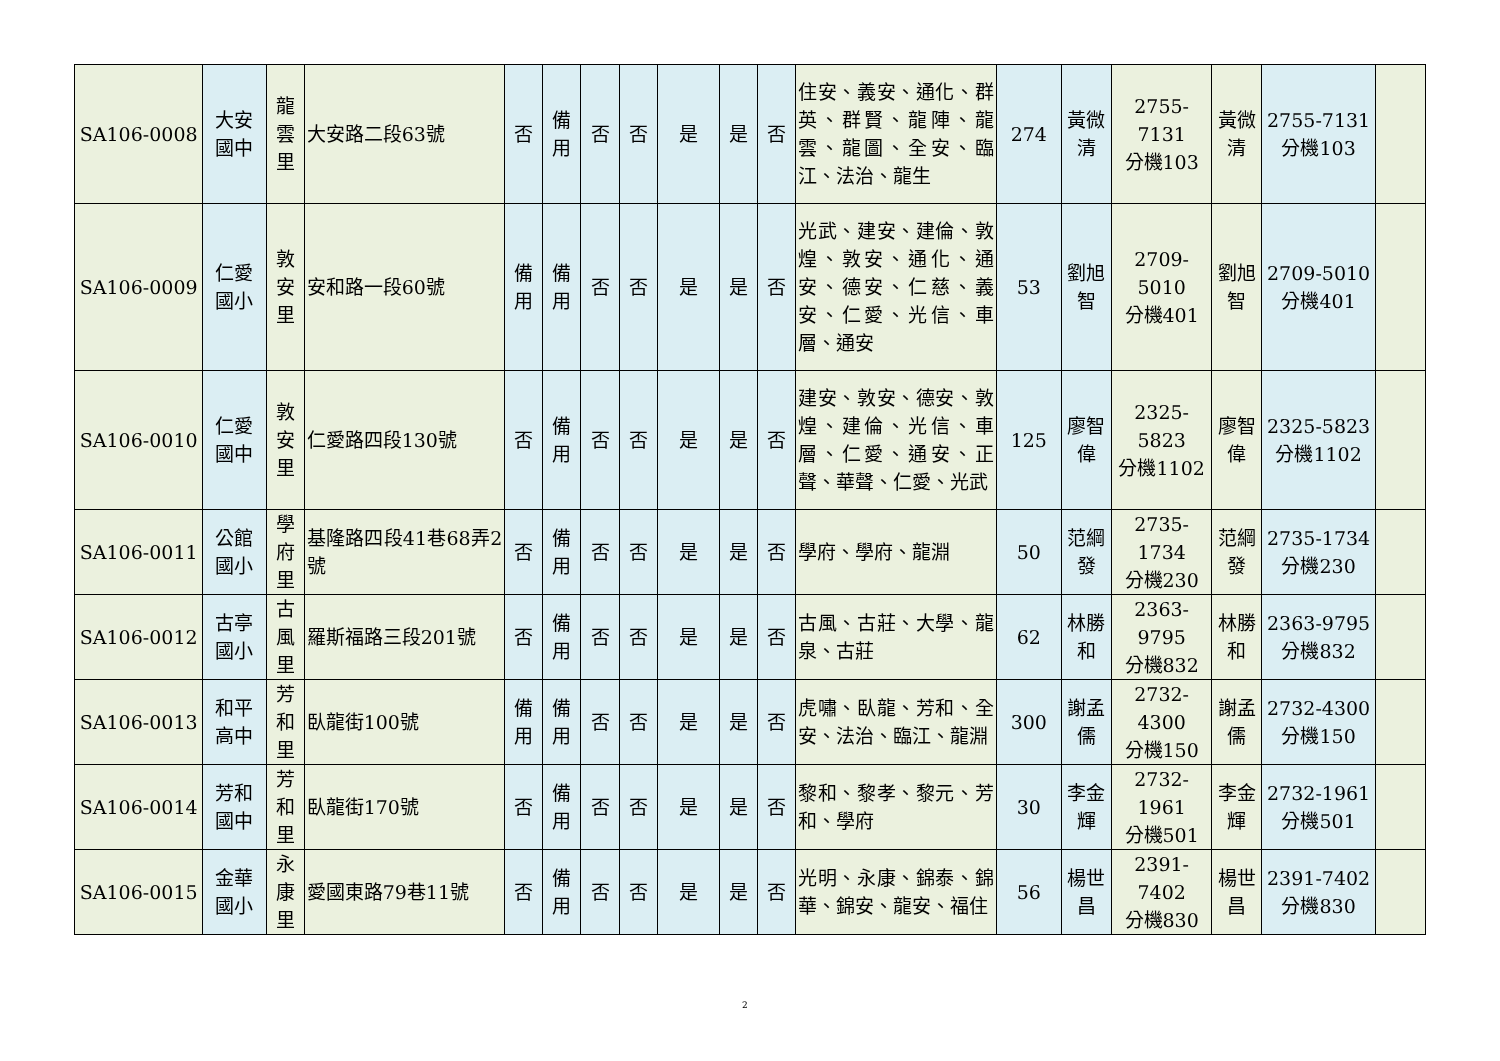| SA106-0008 | 大安 國中 | 龍 雲 里 | 大安路二段63號 | 否 | 備 用 | 否 | 否 | 是 | 是 | 否 | 住安、義安、通化、群英、群賢、龍陣、龍雲、龍圖、全安、臨江、法治、龍生 | 274 | 黃微 清 | 2755-7131 分機103 | 黃微 清 | 2755-7131 分機103 | |
| SA106-0009 | 仁愛 國小 | 敦 安 里 | 安和路一段60號 | 備 用 | 備 用 | 否 | 否 | 是 | 是 | 否 | 光武、建安、建倫、敦煌、敦安、通化、通安、德安、仁慈、義安、仁愛、光信、車層、通安 | 53 | 劉旭 智 | 2709-5010 分機401 | 劉旭 智 | 2709-5010 分機401 | |
| SA106-0010 | 仁愛 國中 | 敦 安 里 | 仁愛路四段130號 | 否 | 備 用 | 否 | 否 | 是 | 是 | 否 | 建安、敦安、德安、敦煌、建倫、光信、車層、仁愛、通安、正聲、華聲、仁愛、光武 | 125 | 廖智 偉 | 2325-5823 分機1102 | 廖智 偉 | 2325-5823 分機1102 | |
| SA106-0011 | 公館 國小 | 學 府 里 | 基隆路四段41巷68弄2 號 | 否 | 備 用 | 否 | 否 | 是 | 是 | 否 | 學府、學府、龍淵 | 50 | 范綱 發 | 2735-1734 分機230 | 范綱 發 | 2735-1734 分機230 | |
| SA106-0012 | 古亭 國小 | 古 風 里 | 羅斯福路三段201號 | 否 | 備 用 | 否 | 否 | 是 | 是 | 否 | 古風、古莊、大學、龍泉、古莊 | 62 | 林勝 和 | 2363-9795 分機832 | 林勝 和 | 2363-9795 分機832 | |
| SA106-0013 | 和平 高中 | 芳 和 里 | 臥龍街100號 | 備 用 | 備 用 | 否 | 否 | 是 | 是 | 否 | 虎嘯、臥龍、芳和、全安、法治、臨江、龍淵 | 300 | 謝孟 儒 | 2732-4300 分機150 | 謝孟 儒 | 2732-4300 分機150 | |
| SA106-0014 | 芳和 國中 | 芳 和 里 | 臥龍街170號 | 否 | 備 用 | 否 | 否 | 是 | 是 | 否 | 黎和、黎孝、黎元、芳和、學府 | 30 | 李金 輝 | 2732-1961 分機501 | 李金 輝 | 2732-1961 分機501 | |
| SA106-0015 | 金華 國小 | 永 康 里 | 愛國東路79巷11號 | 否 | 備 用 | 否 | 否 | 是 | 是 | 否 | 光明、永康、錦泰、錦華、錦安、龍安、福住 | 56 | 楊世 昌 | 2391-7402 分機830 | 楊世 昌 | 2391-7402 分機830 | |
2